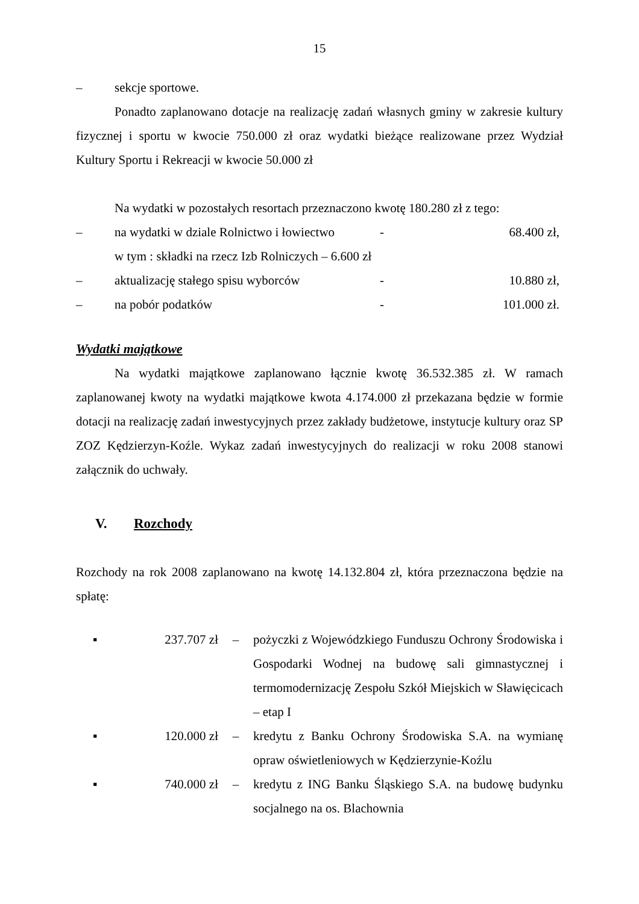15
– sekcje sportowe.
Ponadto zaplanowano dotacje na realizację zadań własnych gminy w zakresie kultury fizycznej i sportu w kwocie 750.000 zł oraz wydatki bieżące realizowane przez Wydział Kultury Sportu i Rekreacji w kwocie 50.000 zł
Na wydatki w pozostałych resortach przeznaczono kwotę 180.280 zł z tego:
– na wydatki w dziale Rolnictwo i łowiectwo - 68.400 zł,
w tym : składki na rzecz Izb Rolniczych – 6.600 zł
– aktualizację stałego spisu wyborców - 10.880 zł,
– na pobór podatków - 101.000 zł.
Wydatki majątkowe
Na wydatki majątkowe zaplanowano łącznie kwotę 36.532.385 zł. W ramach zaplanowanej kwoty na wydatki majątkowe kwota 4.174.000 zł przekazana będzie w formie dotacji na realizację zadań inwestycyjnych przez zakłady budżetowe, instytucje kultury oraz SP ZOZ Kędzierzyn-Koźle. Wykaz zadań inwestycyjnych do realizacji w roku 2008 stanowi załącznik do uchwały.
V. Rozchody
Rozchody na rok 2008 zaplanowano na kwotę 14.132.804 zł, która przeznaczona będzie na spłatę:
▪ 237.707 zł – pożyczki z Wojewódzkiego Funduszu Ochrony Środowiska i Gospodarki Wodnej na budowę sali gimnastycznej i termomodernizację Zespołu Szkół Miejskich w Sławięcicach – etap I
▪ 120.000 zł – kredytu z Banku Ochrony Środowiska S.A. na wymianę opraw oświetleniowych w Kędzierzynie-Koźlu
▪ 740.000 zł – kredytu z ING Banku Śląskiego S.A. na budowę budynku socjalnego na os. Blachownia